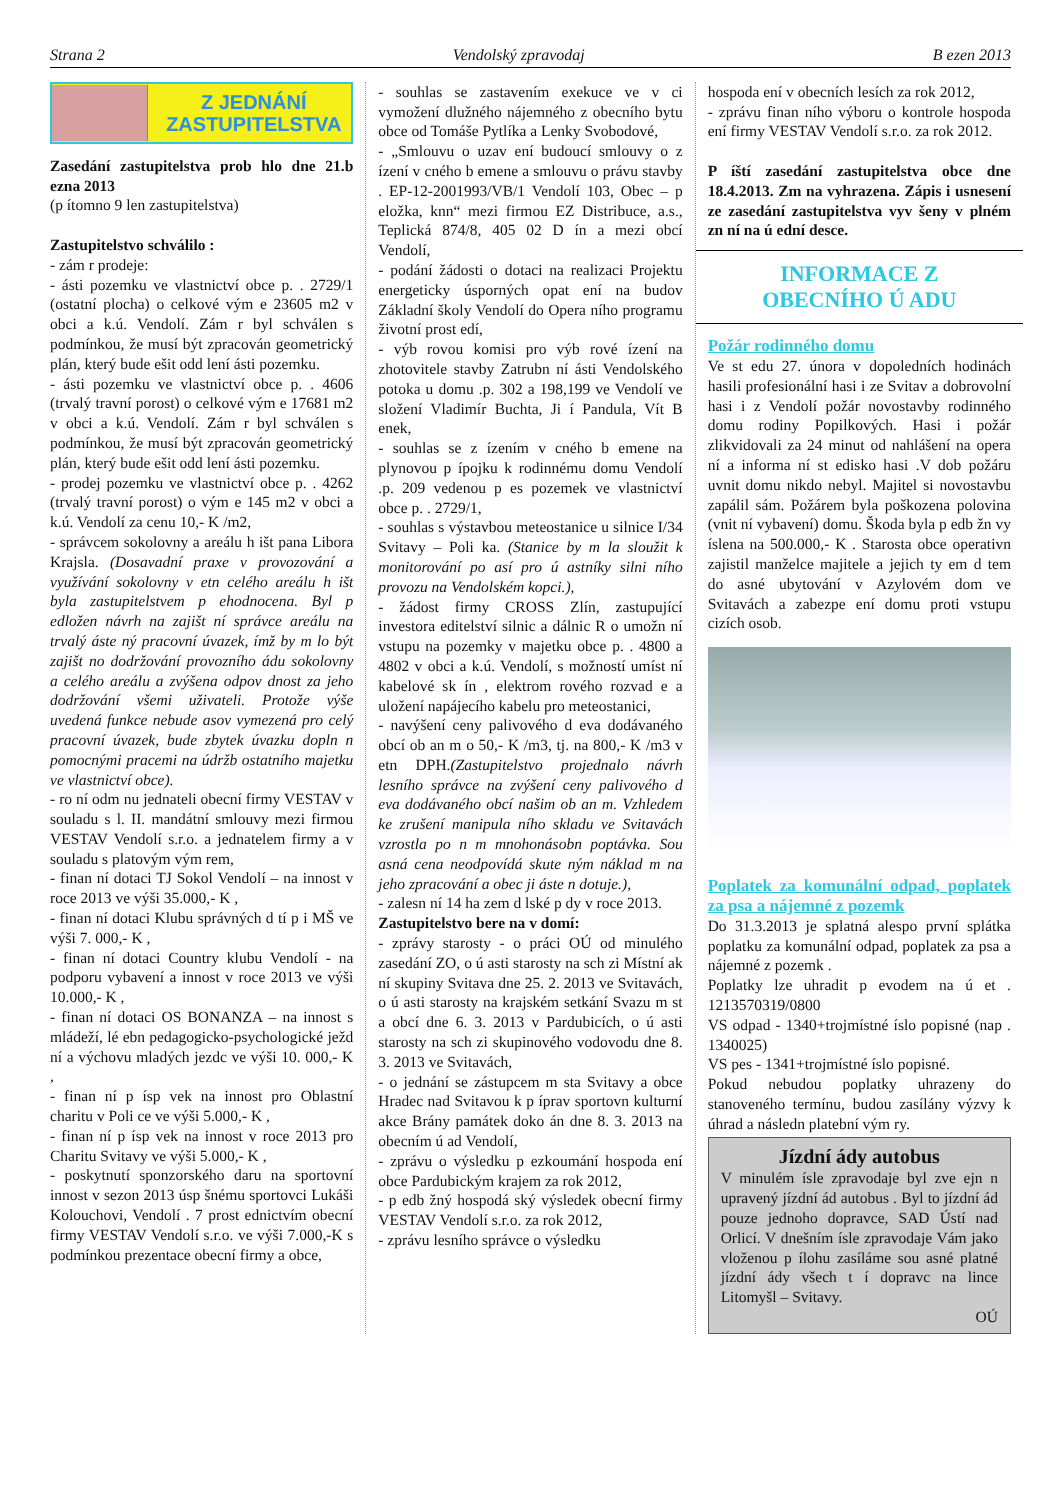Strana 2 Vendolský zpravodaj B ezen 2013
Z JEDNÁNÍ
ZASTUPITELSTVA
Zasedání zastupitelstva prob hlo dne 21.b ezna 2013
(p ítomno 9 len zastupitelstva)
Zastupitelstvo schválilo :
- zám r prodeje:
- ásti pozemku ve vlastnictví obce p. . 2729/1 (ostatní plocha) o celkové vým e 23605 m2 v obci a k.ú. Vendolí. Zám r byl schválen s podmínkou, že musí být zpracován geometrický plán, který bude ešit odd lení ásti pozemku.
- ásti pozemku ve vlastnictví obce p. . 4606 (trvalý travní porost) o celkové vým e 17681 m2 v obci a k.ú. Vendolí. Zám r byl schválen s podmínkou, že musí být zpracován geometrický plán, který bude ešit odd lení ásti pozemku.
- prodej pozemku ve vlastnictví obce p. . 4262 (trvalý travní porost) o vým e 145 m2 v obci a k.ú. Vendolí za cenu 10,- K /m2,
- správcem sokolovny a areálu h išt pana Libora Krajsla. (Dosavadní praxe v provozování a využívání sokolovny v etn celého areálu h išt byla zastupitelstvem p ehodnocena. Byl p edložen návrh na zajišt ní správce areálu na trvalý áste ný pracovní úvazek, ímž by m lo být zajišt no dodržování provozního ádu sokolovny a celého areálu a zvýšena odpov dnost za jeho dodržování všemi uživateli. Protože výše uvedená funkce nebude asov vymezená pro celý pracovní úvazek, bude zbytek úvazku dopln n pomocnými pracemi na údržb ostatního majetku ve vlastnictví obce).
- ro ní odm nu jednateli obecní firmy VESTAV v souladu s l. II. mandátní smlouvy mezi firmou VESTAV Vendolí s.r.o. a jednatelem firmy a v souladu s platovým vým rem,
- finan ní dotaci TJ Sokol Vendolí – na innost v roce 2013 ve výši 35.000,- K ,
- finan ní dotaci Klubu správných d tí p i MŠ ve výši 7. 000,- K ,
- finan ní dotaci Country klubu Vendolí - na podporu vybavení a innost v roce 2013 ve výši 10.000,- K ,
- finan ní dotaci OS BONANZA – na innost s mládeží, lé ebn pedagogicko-psychologické ježd ní a výchovu mladých jezdc ve výši 10. 000,- K ,
- finan ní p ísp vek na innost pro Oblastní charitu v Poli ce ve výši 5.000,- K ,
- finan ní p ísp vek na innost v roce 2013 pro Charitu Svitavy ve výši 5.000,- K ,
- poskytnutí sponzorského daru na sportovní innost v sezon 2013 úsp šnému sportovci Lukáši Kolouchovi, Vendolí . 7 prost ednictvím obecní firmy VESTAV Vendolí s.r.o. ve výši 7.000,-K s podmínkou prezentace obecní firmy a obce,
- souhlas se zastavením exekuce ve v ci vymožení dlužného nájemného z obecního bytu obce od Tomáše Pytlíka a Lenky Svobodové,
- „Smlouvu o uzav ení budoucí smlouvy o z ízení v cného b emene a smlouvu o právu stavby . EP-12-2001993/VB/1 Vendolí 103, Obec – p eložka, knn“ mezi firmou EZ Distribuce, a.s., Teplická 874/8, 405 02 D ín a mezi obcí Vendolí,
- podání žádosti o dotaci na realizaci Projektu energeticky úsporných opat ení na budov Základní školy Vendolí do Opera ního programu životní prost edí,
- výb rovou komisi pro výb rové ízení na zhotovitele stavby Zatrubn ní ásti Vendolského potoka u domu .p. 302 a 198,199 ve Vendolí ve složení Vladimír Buchta, Ji í Pandula, Vít B enek,
- souhlas se z ízením v cného b emene na plynovou p ípojku k rodinnému domu Vendolí .p. 209 vedenou p es pozemek ve vlastnictví obce p. . 2729/1,
- souhlas s výstavbou meteostanice u silnice I/34 Svitavy – Poli ka. (Stanice by m la sloužit k monitorování po así pro ú astníky silni ního provozu na Vendolském kopci.),
- žádost firmy CROSS Zlín, zastupující investora editelství silnic a dálnic R o umožn ní vstupu na pozemky v majetku obce p. . 4800 a 4802 v obci a k.ú. Vendolí, s možností umíst ní kabelové sk ín , elektrom rového rozvad e a uložení napájecího kabelu pro meteostanici,
- navýšení ceny palivového d eva dodávaného obcí ob an m o 50,- K /m3, tj. na 800,- K /m3 v etn DPH.(Zastupitelstvo projednalo návrh lesního správce na zvýšení ceny palivového d eva dodávaného obcí našim ob an m. Vzhledem ke zrušení manipula ního skladu ve Svitavách vzrostla po n m mnohonásobn poptávka. Sou asná cena neodpovídá skute ným náklad m na jeho zpracování a obec ji áste n dotuje.),
- zalesn ní 14 ha zem d lské p dy v roce 2013.
Zastupitelstvo bere na v domí:
- zprávy starosty - o práci OÚ od minulého zasedání ZO, o ú asti starosty na sch zi Místní ak ní skupiny Svitava dne 25. 2. 2013 ve Svitavách, o ú asti starosty na krajském setkání Svazu m st a obcí dne 6. 3. 2013 v Pardubicích, o ú asti starosty na sch zi skupinového vodovodu dne 8. 3. 2013 ve Svitavách,
- o jednání se zástupcem m sta Svitavy a obce Hradec nad Svitavou k p íprav sportovn kulturní akce Brány památek doko án dne 8. 3. 2013 na obecním ú ad Vendolí,
- zprávu o výsledku p ezkoumání hospoda ení obce Pardubickým krajem za rok 2012,
- p edb žný hospodá ský výsledek obecní firmy VESTAV Vendolí s.r.o. za rok 2012,
- zprávu lesního správce o výsledku
hospoda ení v obecních lesích za rok 2012,
- zprávu finan ního výboru o kontrole hospoda ení firmy VESTAV Vendolí s.r.o. za rok 2012.
P íští zasedání zastupitelstva obce dne 18.4.2013. Zm na vyhrazena. Zápis i usnesení ze zasedání zastupitelstva vyv šeny v plném zn ní na ú ední desce.
INFORMACE Z
OBECNÍHO Ú ADU
Požár rodinného domu
Ve st edu 27. února v dopoledních hodinách hasili profesionální hasi i ze Svitav a dobrovolní hasi i z Vendolí požár novostavby rodinného domu rodiny Popilkových. Hasi i požár zlikvidovali za 24 minut od nahlášení na opera ní a informa ní st edisko hasi .V dob požáru uvnit domu nikdo nebyl. Majitel si novostavbu zapálil sám. Požárem byla poškozena polovina (vnit ní vybavení) domu. Škoda byla p edb žn vy íslena na 500.000,- K . Starosta obce operativn zajistil manželce majitele a jejich ty em d tem do asné ubytování v Azylovém dom ve Svitavách a zabezpe ení domu proti vstupu cizích osob.
Poplatek za komunální odpad, poplatek za psa a nájemné z pozemk
Do 31.3.2013 je splatná alespo první splátka poplatku za komunální odpad, poplatek za psa a nájemné z pozemk .
Poplatky lze uhradit p evodem na ú et . 1213570319/0800
VS odpad - 1340+trojmístné íslo popisné (nap . 1340025)
VS pes - 1341+trojmístné íslo popisné.
Pokud nebudou poplatky uhrazeny do stanoveného termínu, budou zasílány výzvy k úhrad a následn platební vým ry.
Jízdní ády autobus
V minulém ísle zpravodaje byl zve ejn n upravený jízdní ád autobus . Byl to jízdní ád pouze jednoho dopravce, SAD Ústí nad Orlicí. V dnešním ísle zpravodaje Vám jako vloženou p ílohu zasíláme sou asné platné jízdní ády všech t í dopravc na lince Litomyšl – Svitavy.
OÚ